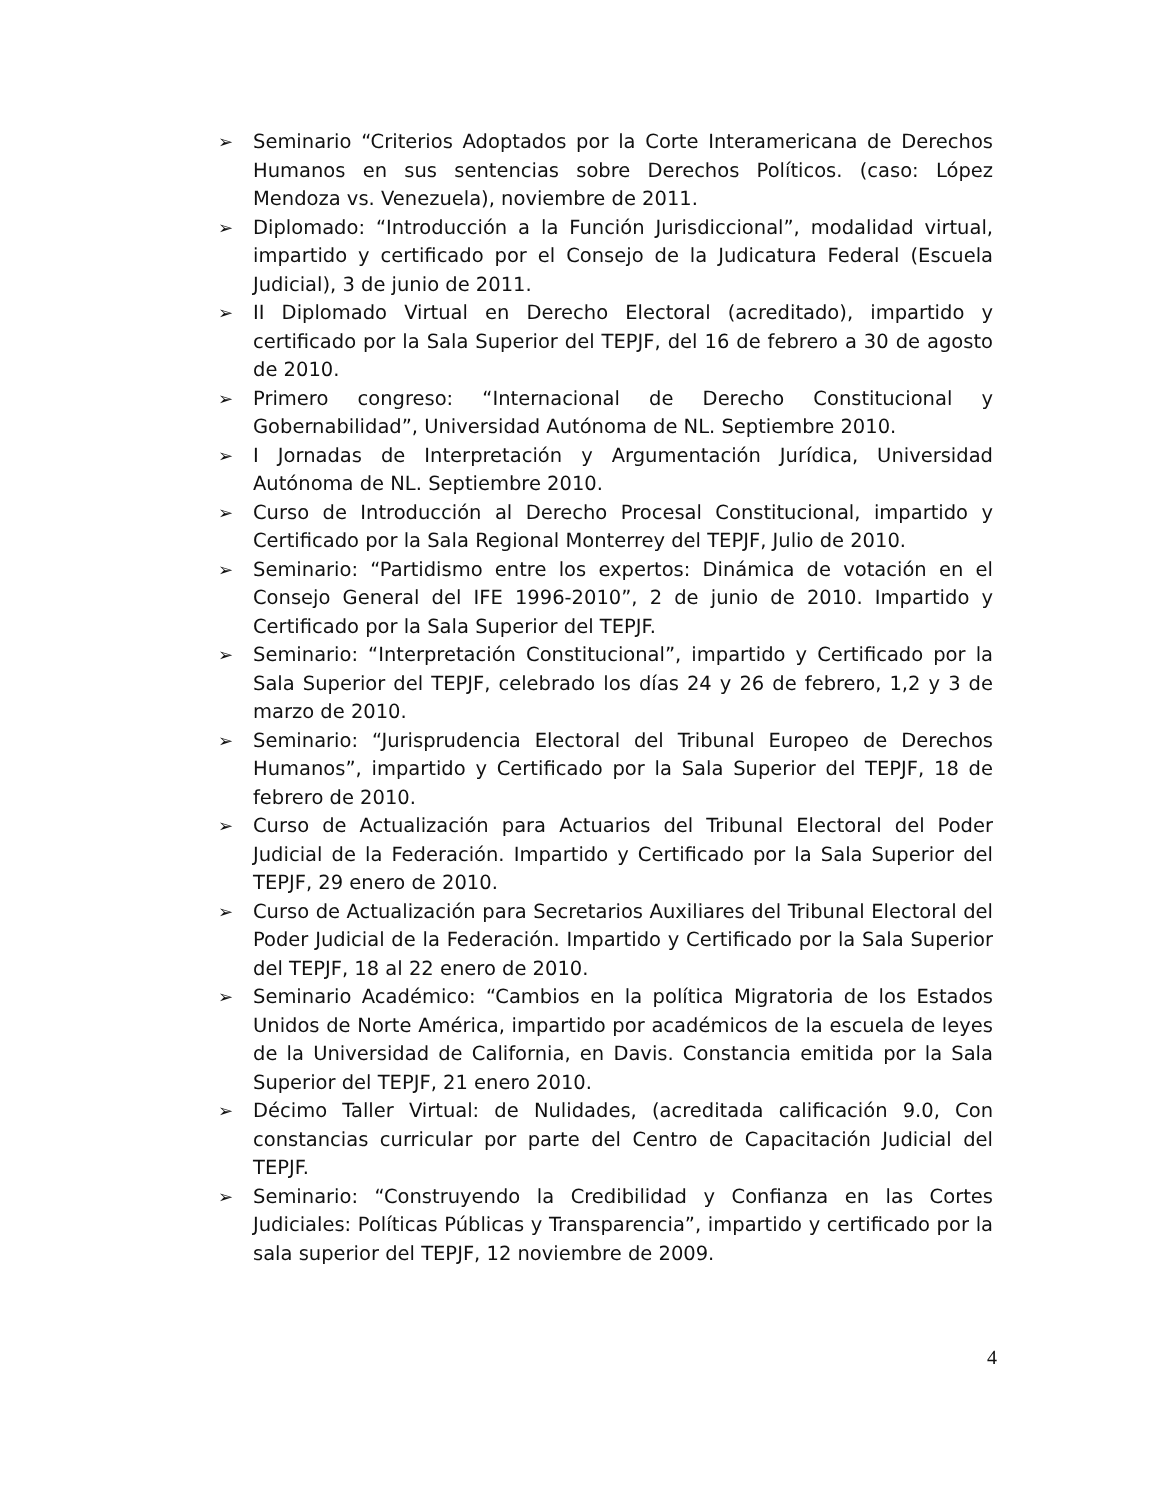➢ Seminario “Criterios Adoptados por la Corte Interamericana de Derechos Humanos en sus sentencias sobre Derechos Políticos. (caso: López Mendoza vs. Venezuela), noviembre de 2011.
➢ Diplomado: “Introducción a la Función Jurisdiccional”, modalidad virtual, impartido y certificado por el Consejo de la Judicatura Federal (Escuela Judicial), 3 de junio de 2011.
➢ II Diplomado Virtual en Derecho Electoral (acreditado), impartido y certificado por la Sala Superior del TEPJF, del 16 de febrero a 30 de agosto de 2010.
➢ Primero congreso: “Internacional de Derecho Constitucional y Gobernabilidad”, Universidad Autónoma de NL. Septiembre 2010.
➢ I Jornadas de Interpretación y Argumentación Jurídica, Universidad Autónoma de NL. Septiembre 2010.
➢ Curso de Introducción al Derecho Procesal Constitucional, impartido y Certificado por la Sala Regional Monterrey del TEPJF, Julio de 2010.
➢ Seminario: “Partidismo entre los expertos: Dinámica de votación en el Consejo General del IFE 1996-2010”, 2 de junio de 2010. Impartido y Certificado por la Sala Superior del TEPJF.
➢ Seminario: “Interpretación Constitucional”, impartido y Certificado por la Sala Superior del TEPJF, celebrado los días 24 y 26 de febrero, 1,2 y 3 de marzo de 2010.
➢ Seminario: “Jurisprudencia Electoral del Tribunal Europeo de Derechos Humanos”, impartido y Certificado por la Sala Superior del TEPJF, 18 de febrero de 2010.
➢ Curso de Actualización para Actuarios del Tribunal Electoral del Poder Judicial de la Federación. Impartido y Certificado por la Sala Superior del TEPJF, 29 enero de 2010.
➢ Curso de Actualización para Secretarios Auxiliares del Tribunal Electoral del Poder Judicial de la Federación. Impartido y Certificado por la Sala Superior del TEPJF, 18 al 22 enero de 2010.
➢ Seminario Académico: “Cambios en la política Migratoria de los Estados Unidos de Norte América, impartido por académicos de la escuela de leyes de la Universidad de California, en Davis. Constancia emitida por la Sala Superior del TEPJF, 21 enero 2010.
➢ Décimo Taller Virtual: de Nulidades, (acreditada calificación 9.0, Con constancias curricular por parte del Centro de Capacitación Judicial del TEPJF.
➢ Seminario: “Construyendo la Credibilidad y Confianza en las Cortes Judiciales: Políticas Públicas y Transparencia”, impartido y certificado por la sala superior del TEPJF, 12 noviembre de 2009.
4